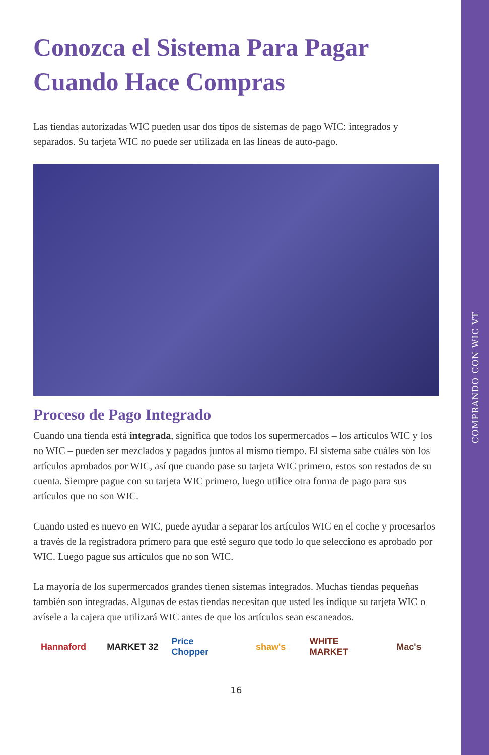COMPRANDO CON WIC VT
Conozca el Sistema Para Pagar Cuando Hace Compras
Las tiendas autorizadas WIC pueden usar dos tipos de sistemas de pago WIC: integrados y separados. Su tarjeta WIC no puede ser utilizada en las líneas de auto-pago.
Proceso de Pago Integrado
Cuando una tienda está integrada, significa que todos los supermercados – los artículos WIC y los no WIC – pueden ser mezclados y pagados juntos al mismo tiempo. El sistema sabe cuáles son los artículos aprobados por WIC, así que cuando pase su tarjeta WIC primero, estos son restados de su cuenta. Siempre pague con su tarjeta WIC primero, luego utilice otra forma de pago para sus artículos que no son WIC.
Cuando usted es nuevo en WIC, puede ayudar a separar los artículos WIC en el coche y procesarlos a través de la registradora primero para que esté seguro que todo lo que selecciono es aprobado por WIC. Luego pague sus artículos que no son WIC.
La mayoría de los supermercados grandes tienen sistemas integrados. Muchas tiendas pequeñas también son integradas. Algunas de estas tiendas necesitan que usted les indique su tarjeta WIC o avísele a la cajera que utilizará WIC antes de que los artículos sean escaneados.
Hannaford MARKET 32 Price Chopper
shaw's WHITE MARKET
Mac's
16